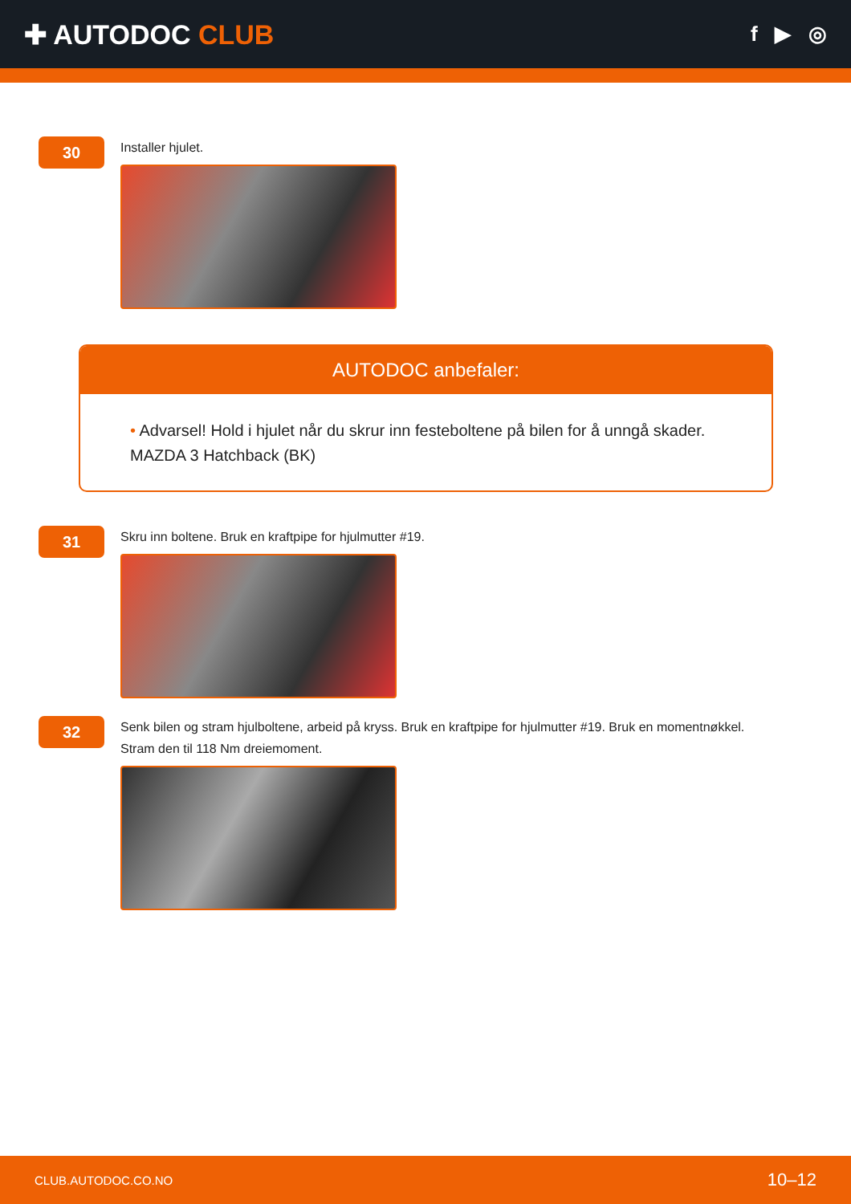✚ AUTODOC CLUB
f ▶ ◎
30
Installer hjulet.
AUTODOC anbefaler:
• Advarsel! Hold i hjulet når du skrur inn festeboltene på bilen for å unngå skader. MAZDA 3 Hatchback (BK)
31
Skru inn boltene. Bruk en kraftpipe for hjulmutter #19.
32
Senk bilen og stram hjulboltene, arbeid på kryss. Bruk en kraftpipe for hjulmutter #19. Bruk en momentnøkkel.
Stram den til 118 Nm dreiemoment.
CLUB.AUTODOC.CO.NO 10–12